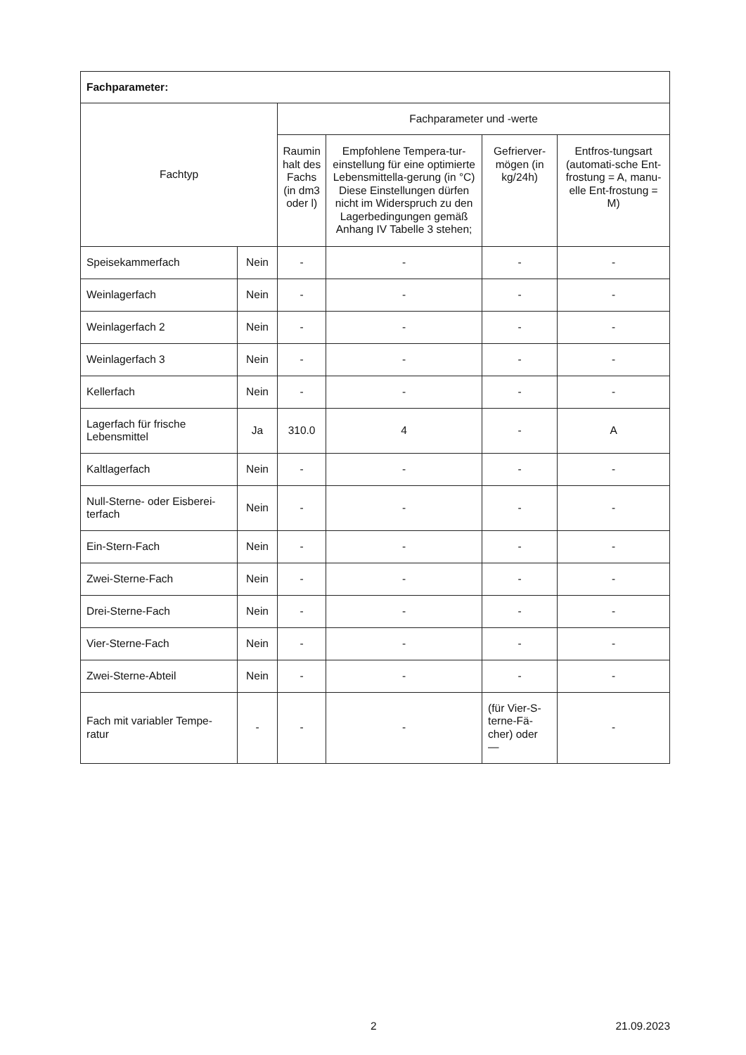| Fachparameter: | | | | | |
| --- | --- | --- | --- | --- | --- |
| Fachtyp | | Fachparameter und -werte | | | |
| | | Raumin halt des Fachs (in dm3 oder l) | Empfohlene Tempera-tur-einstellung für eine optimierte Lebensmittella-gerung (in °C) Diese Einstellungen dürfen nicht im Widerspruch zu den Lagerbedingungen gemäß Anhang IV Tabelle 3 stehen; | Gefrierver-mögen (in kg/24h) | Entfros-tungsart (automati-sche Ent-frostung = A, manu-elle Ent-frostung = M) |
| Speisekammerfach | Nein | - | - | - | - |
| Weinlagerfach | Nein | - | - | - | - |
| Weinlagerfach 2 | Nein | - | - | - | - |
| Weinlagerfach 3 | Nein | - | - | - | - |
| Kellerfach | Nein | - | - | - | - |
| Lagerfach für frische Lebensmittel | Ja | 310.0 | 4 | - | A |
| Kaltlagerfach | Nein | - | - | - | - |
| Null-Sterne- oder Eisberei-terfach | Nein | - | - | - | - |
| Ein-Stern-Fach | Nein | - | - | - | - |
| Zwei-Sterne-Fach | Nein | - | - | - | - |
| Drei-Sterne-Fach | Nein | - | - | - | - |
| Vier-Sterne-Fach | Nein | - | - | - | - |
| Zwei-Sterne-Abteil | Nein | - | - | - | - |
| Fach mit variabler Tempe-ratur | - | - | - | (für Vier-S-terne-Fä-cher) oder — | - |
2 21.09.2023